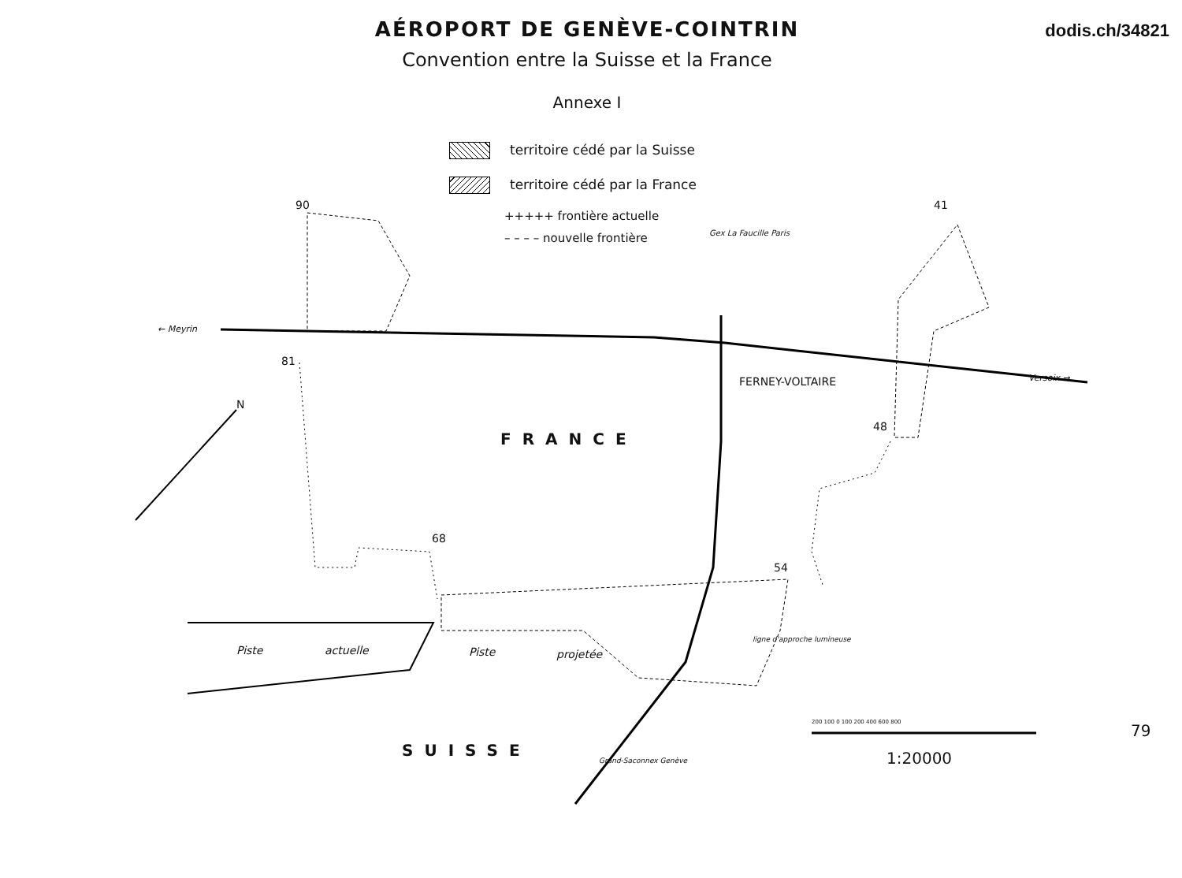dodis.ch/34821
AÉROPORT DE GENÈVE-COINTRIN
Convention entre la Suisse et la France
Annexe I
territoire cédé par la Suisse
territoire cédé par la France
+++++ frontière actuelle
– – – – nouvelle frontière
90
81
41
48
68
54
N
← Meyrin
Versoix →
Gex La Faucille Paris
FERNEY-VOLTAIRE
FRANCE
SUISSE
Piste actuelle Piste projetée
ligne d'approche lumineuse
Grand-Saconnex Genève
200 100 0 100 200 400 600 800
1:20000
79